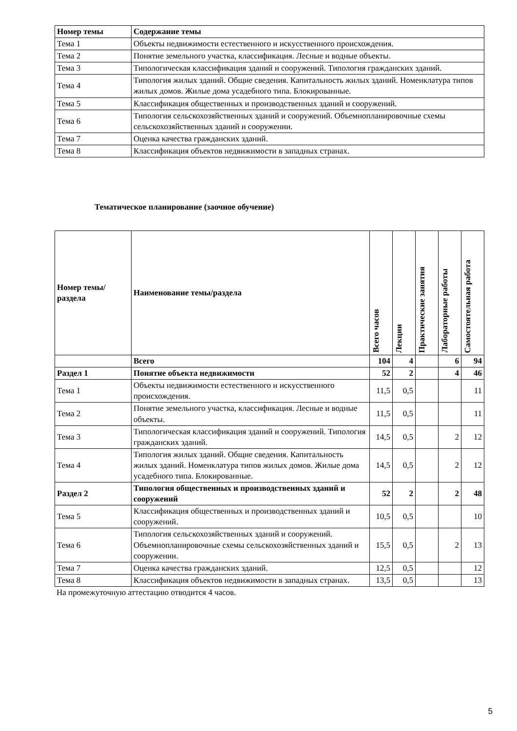| Номер темы | Содержание темы |
| --- | --- |
| Тема 1 | Объекты недвижимости естественного и искусственного происхождения. |
| Тема 2 | Понятие земельного участка, классификация. Лесные и водные объекты. |
| Тема 3 | Типологическая классификация зданий и сооружений. Типология гражданских зданий. |
| Тема 4 | Типология жилых зданий. Общие сведения. Капитальность жилых зданий. Номенклатура типов жилых домов. Жилые дома усадебного типа. Блокированные. |
| Тема 5 | Классификация общественных и производственных зданий и сооружений. |
| Тема 6 | Типология сельскохозяйственных зданий и сооружений. Объемнопланировочные схемы сельскохозяйственных зданий и сооружении. |
| Тема 7 | Оценка качества гражданских зданий. |
| Тема 8 | Классификация объектов недвижимости в западных странах. |
Тематическое планирование (заочное обучение)
| Номер темы/раздела | Наименование темы/раздела | Всего часов | Лекции | Практические занятия | Лабораторные работы | Самостоятельная работа |
| --- | --- | --- | --- | --- | --- | --- |
| | Всего | 104 | 4 | | 6 | 94 |
| Раздел 1 | Понятие объекта недвижимости | 52 | 2 | | 4 | 46 |
| Тема 1 | Объекты недвижимости естественного и искусственного происхождения. | 11,5 | 0,5 | | | 11 |
| Тема 2 | Понятие земельного участка, классификация. Лесные и водные объекты. | 11,5 | 0,5 | | | 11 |
| Тема 3 | Типологическая классификация зданий и сооружений. Типология гражданских зданий. | 14,5 | 0,5 | | 2 | 12 |
| Тема 4 | Типология жилых зданий. Общие сведения. Капитальность жилых зданий. Номенклатура типов жилых домов. Жилые дома усадебного типа. Блокированные. | 14,5 | 0,5 | | 2 | 12 |
| Раздел 2 | Типология общественных и производственных зданий и сооружений | 52 | 2 | | 2 | 48 |
| Тема 5 | Классификация общественных и производственных зданий и сооружений. | 10,5 | 0,5 | | | 10 |
| Тема 6 | Типология сельскохозяйственных зданий и сооружений. Объемнопланировочные схемы сельскохозяйственных зданий и сооружении. | 15,5 | 0,5 | | 2 | 13 |
| Тема 7 | Оценка качества гражданских зданий. | 12,5 | 0,5 | | | 12 |
| Тема 8 | Классификация объектов недвижимости в западных странах. | 13,5 | 0,5 | | | 13 |
На промежуточную аттестацию отводится 4 часов.
5